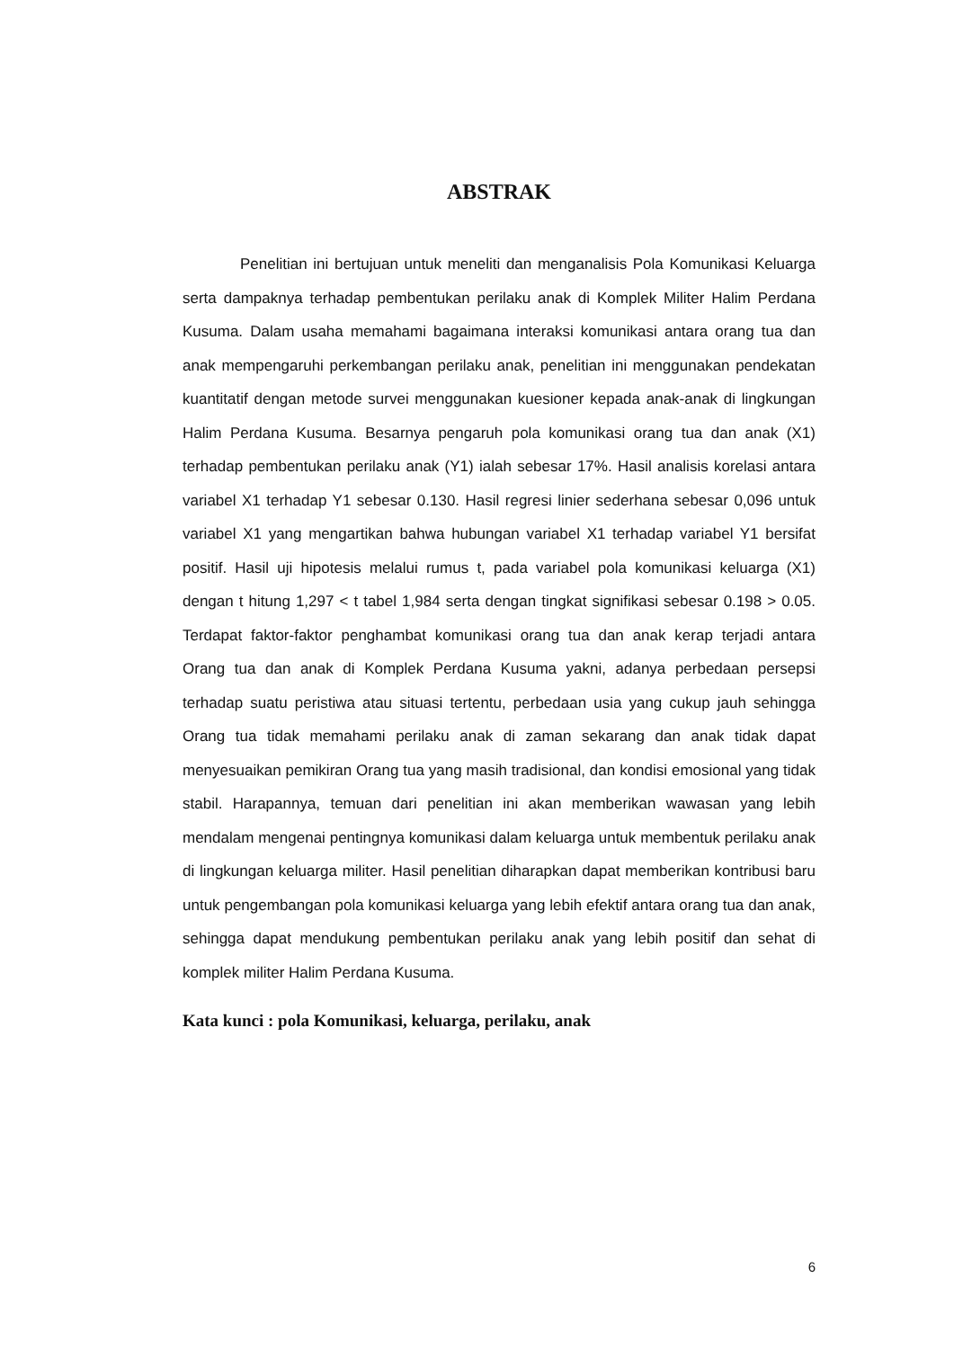ABSTRAK
Penelitian ini bertujuan untuk meneliti dan menganalisis Pola Komunikasi Keluarga serta dampaknya terhadap pembentukan perilaku anak di Komplek Militer Halim Perdana Kusuma. Dalam usaha memahami bagaimana interaksi komunikasi antara orang tua dan anak mempengaruhi perkembangan perilaku anak, penelitian ini menggunakan pendekatan kuantitatif dengan metode survei menggunakan kuesioner kepada anak-anak di lingkungan Halim Perdana Kusuma. Besarnya pengaruh pola komunikasi orang tua dan anak (X1) terhadap pembentukan perilaku anak (Y1) ialah sebesar 17%. Hasil analisis korelasi antara variabel X1 terhadap Y1 sebesar 0.130. Hasil regresi linier sederhana sebesar 0,096 untuk variabel X1 yang mengartikan bahwa hubungan variabel X1 terhadap variabel Y1 bersifat positif. Hasil uji hipotesis melalui rumus t, pada variabel pola komunikasi keluarga (X1) dengan t hitung 1,297 < t tabel 1,984 serta dengan tingkat signifikasi sebesar 0.198 > 0.05. Terdapat faktor-faktor penghambat komunikasi orang tua dan anak kerap terjadi antara Orang tua dan anak di Komplek Perdana Kusuma yakni, adanya perbedaan persepsi terhadap suatu peristiwa atau situasi tertentu, perbedaan usia yang cukup jauh sehingga Orang tua tidak memahami perilaku anak di zaman sekarang dan anak tidak dapat menyesuaikan pemikiran Orang tua yang masih tradisional, dan kondisi emosional yang tidak stabil. Harapannya, temuan dari penelitian ini akan memberikan wawasan yang lebih mendalam mengenai pentingnya komunikasi dalam keluarga untuk membentuk perilaku anak di lingkungan keluarga militer. Hasil penelitian diharapkan dapat memberikan kontribusi baru untuk pengembangan pola komunikasi keluarga yang lebih efektif antara orang tua dan anak, sehingga dapat mendukung pembentukan perilaku anak yang lebih positif dan sehat di komplek militer Halim Perdana Kusuma.
Kata kunci : pola Komunikasi, keluarga, perilaku, anak
6